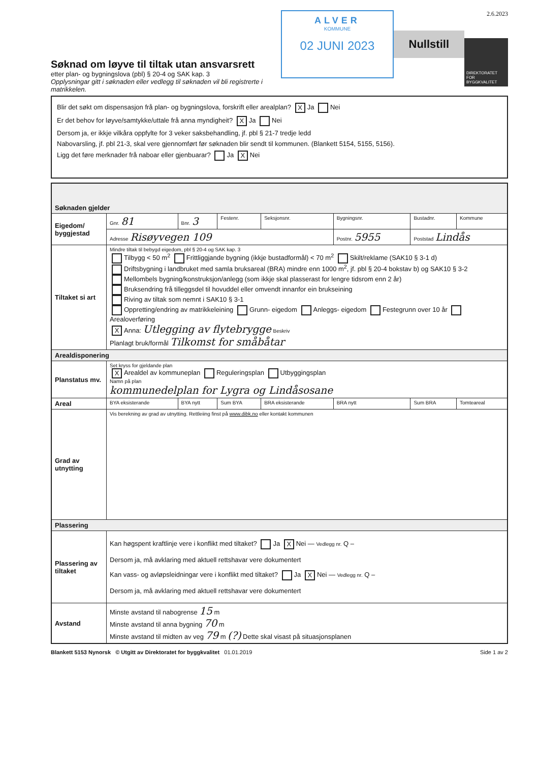Søknad om løyve til tiltak utan ansvarsrett
etter plan- og bygningslova (pbl) § 20-4 og SAK kap. 3
Opplysningar gitt i søknaden eller vedlegg til søknaden vil bli registrerte i matrikkelen.
ALVER
KOMMUNE
02 JUNI 2023
Nullstill
2.6.2023
DIREKTORATET FOR BYGGKVALITET
Blir det søkt om dispensasjon frå plan- og bygningslova, forskrift eller arealplan? X Ja Nei
Er det behov for løyve/samtykke/uttale frå anna myndigheit? X Ja Nei
Dersom ja, er ikkje vilkåra oppfylte for 3 veker saksbehandling, jf. pbl § 21-7 tredje ledd
Nabovarsling, jf. pbl 21-3, skal vere gjennomført før søknaden blir sendt til kommunen. (Blankett 5154, 5155, 5156).
Ligg det føre merknader frå naboar eller gjenbuarar? Ja X Nei
| Søknaden gjelder | | | | | | | |
| Eigedom/ byggjestad | Gnr. 81 | Bnr. 3 | Festenr. | Seksjonsnr. | Bygningsnr. | Bustadnr. | Kommune |
| | Adresse Risøyvegen 109 | | | | Postnr. 5955 | Poststad Lindås | |
| Tiltaket si art | Mindre tiltak til bebygd eigedom, pbl § 20-4 og SAK kap. 3 Tilbygg < 50 m<sup>2</sup> Frittliggjande bygning (ikkje bustadformål) < 70 m<sup>2</sup> Skilt/reklame (SAK10 § 3-1 d) Driftsbygning i landbruket med samla bruksareal (BRA) mindre enn 1000 m<sup>2</sup>, jf. pbl § 20-4 bokstav b) og SAK10 § 3-2 Mellombels bygning/konstruksjon/anlegg (som ikkje skal plasserast for lengre tidsrom enn 2 år) Bruksendring frå tilleggsdel til hovuddel eller omvendt innanfor ein brukseining Riving av tiltak som nemnt i SAK10 § 3-1 Oppretting/endring av matrikkeleining Grunn- eigedom Anleggs- eigedom Festegrunn over 10 år Arealoverføring X Anna: Utlegging av flytebrygge Beskriv Planlagt bruk/formål Tilkomst for småbåtar | | | | | | |
| Arealdisponering | | | | | | | |
| Planstatus mv. | Set kryss for gjeldande plan X Arealdel av kommuneplan Reguleringsplan Utbyggingsplan Namn på plan kommunedelplan for Lygra og Lindåsosane | | | | | | |
| Areal | BYA eksisterande | BYA nytt | Sum BYA | BRA eksisterande | BRA nytt | Sum BRA | Tomteareal |
| Grad av utnytting | Vis berekning av grad av utnytting. Rettleiing finst på www.dibk.no eller kontakt kommunen | | | | | | |
| Plassering | | | | | | | |
| Plassering av tiltaket | Kan høgspent kraftlinje vere i konflikt med tiltaket? Ja X Nei — Vedlegg nr. Q – Dersom ja, må avklaring med aktuell rettshavar vere dokumentert Kan vass- og avløpsleidningar vere i konflikt med tiltaket? Ja X Nei — Vedlegg nr. Q – Dersom ja, må avklaring med aktuell rettshavar vere dokumentert | | | | | | |
| Avstand | Minste avstand til nabogrense 15 m Minste avstand til anna bygning 70 m Minste avstand til midten av veg 79 m (?) Dette skal visast på situasjonsplanen | | | | | | |
Blankett 5153 Nynorsk © Utgitt av Direktoratet for byggkvalitet 01.01.2019 Side 1 av 2